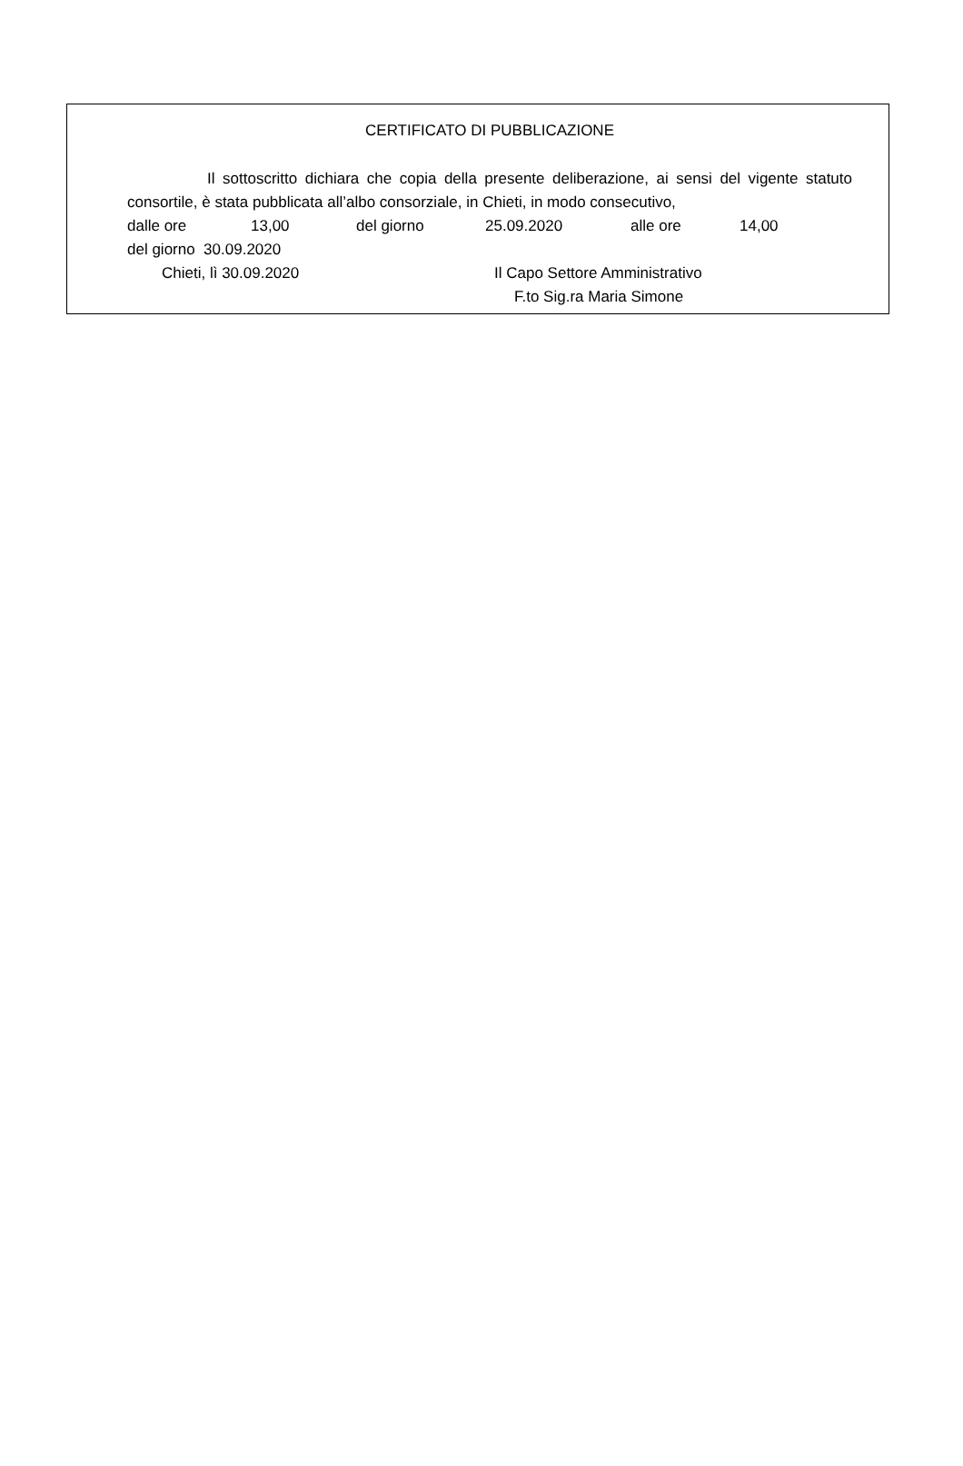CERTIFICATO DI PUBBLICAZIONE
Il sottoscritto dichiara che copia della presente deliberazione, ai sensi del vigente statuto consortile, è stata pubblicata all’albo consorziale, in Chieti, in modo consecutivo,
dalle ore 13,00 del giorno 25.09.2020 alle ore 14,00
del giorno 30.09.2020
Chieti, lì 30.09.2020 Il Capo Settore Amministrativo
F.to Sig.ra Maria Simone